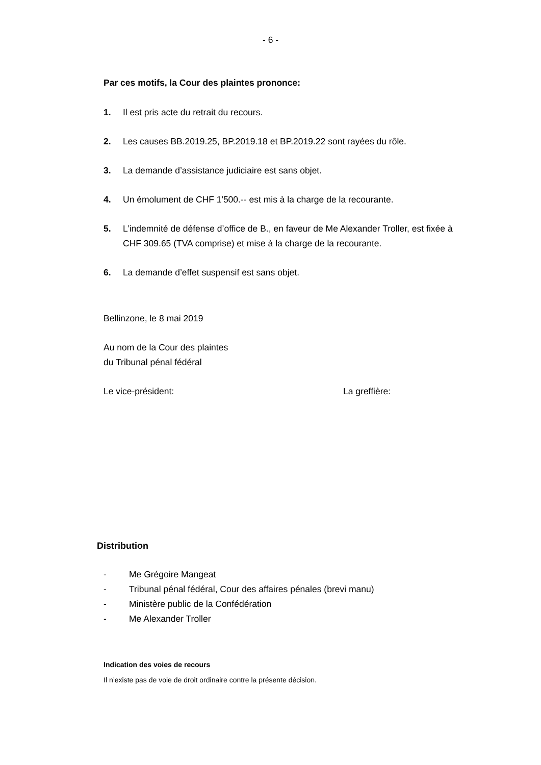- 6 -
Par ces motifs, la Cour des plaintes prononce:
1. Il est pris acte du retrait du recours.
2. Les causes BB.2019.25, BP.2019.18 et BP.2019.22 sont rayées du rôle.
3. La demande d’assistance judiciaire est sans objet.
4. Un émolument de CHF 1'500.-- est mis à la charge de la recourante.
5. L’indemnité de défense d’office de B., en faveur de Me Alexander Troller, est fixée à CHF 309.65 (TVA comprise) et mise à la charge de la recourante.
6. La demande d’effet suspensif est sans objet.
Bellinzone, le 8 mai 2019
Au nom de la Cour des plaintes
du Tribunal pénal fédéral
Le vice-président: La greffière:
Distribution
- Me Grégoire Mangeat
- Tribunal pénal fédéral, Cour des affaires pénales (brevi manu)
- Ministère public de la Confédération
- Me Alexander Troller
Indication des voies de recours
Il n’existe pas de voie de droit ordinaire contre la présente décision.